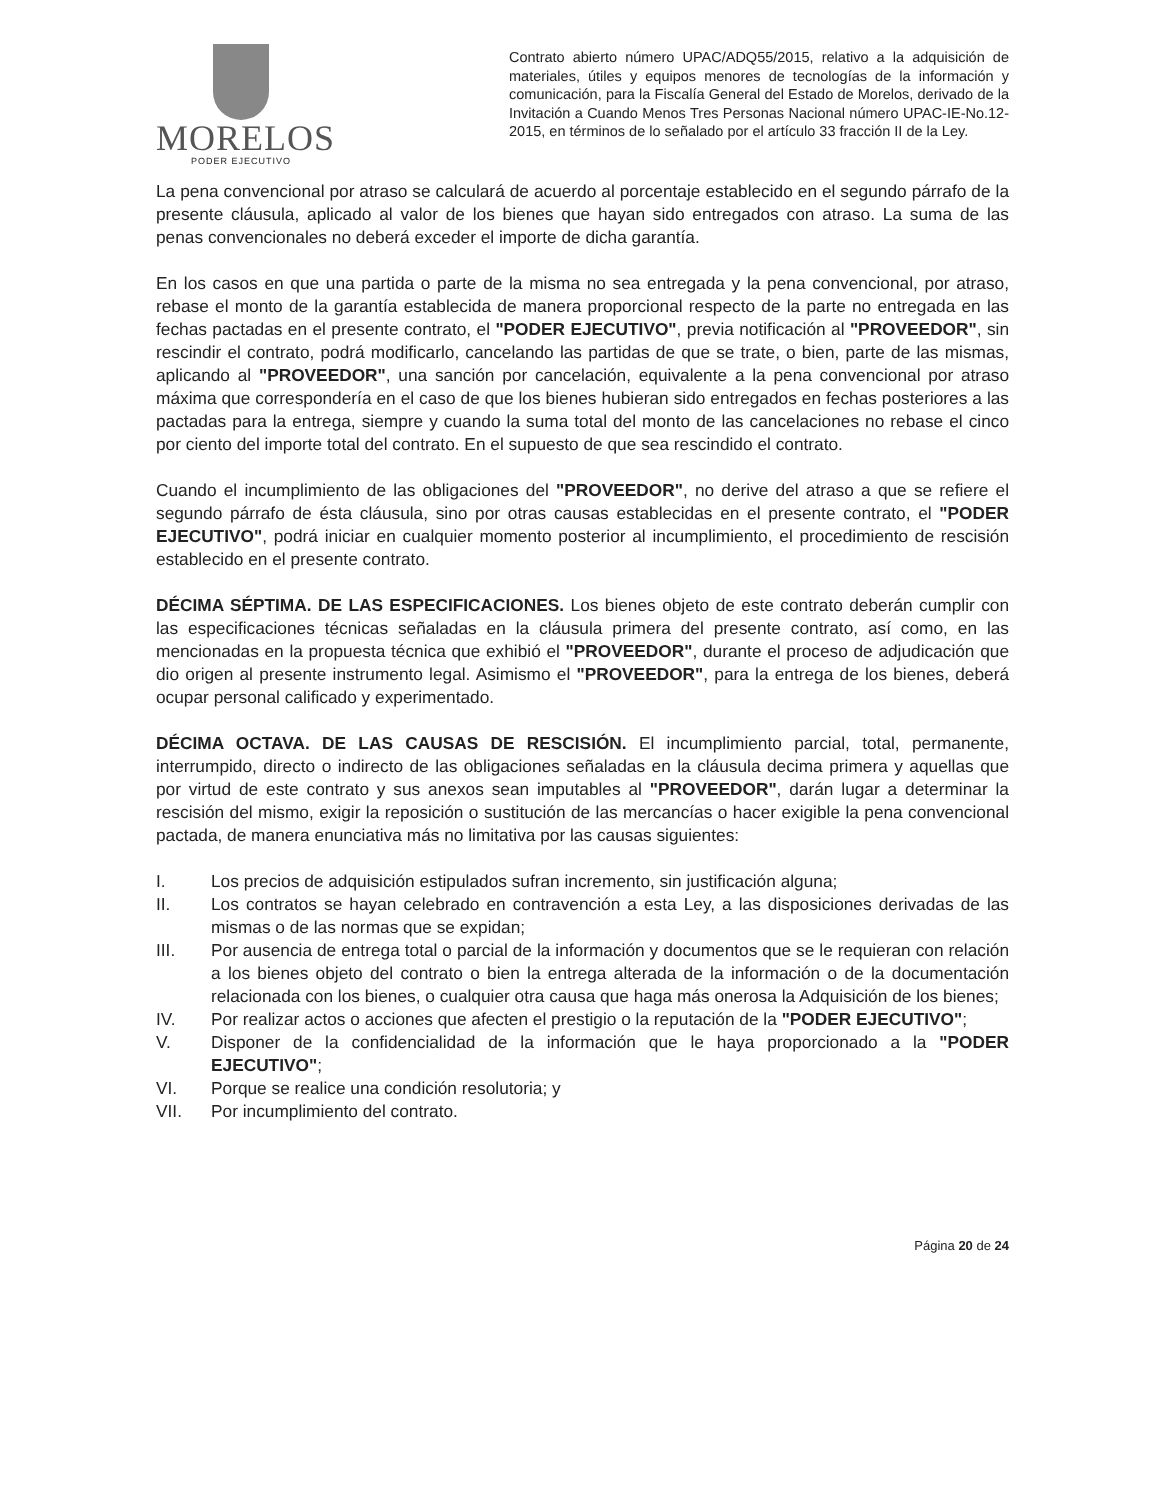MORELOS
PODER EJECUTIVO
Contrato abierto número UPAC/ADQ55/2015, relativo a la adquisición de materiales, útiles y equipos menores de tecnologías de la información y comunicación, para la Fiscalía General del Estado de Morelos, derivado de la Invitación a Cuando Menos Tres Personas Nacional número UPAC-IE-No.12-2015, en términos de lo señalado por el artículo 33 fracción II de la Ley.
La pena convencional por atraso se calculará de acuerdo al porcentaje establecido en el segundo párrafo de la presente cláusula, aplicado al valor de los bienes que hayan sido entregados con atraso. La suma de las penas convencionales no deberá exceder el importe de dicha garantía.
En los casos en que una partida o parte de la misma no sea entregada y la pena convencional, por atraso, rebase el monto de la garantía establecida de manera proporcional respecto de la parte no entregada en las fechas pactadas en el presente contrato, el "PODER EJECUTIVO", previa notificación al "PROVEEDOR", sin rescindir el contrato, podrá modificarlo, cancelando las partidas de que se trate, o bien, parte de las mismas, aplicando al "PROVEEDOR", una sanción por cancelación, equivalente a la pena convencional por atraso máxima que correspondería en el caso de que los bienes hubieran sido entregados en fechas posteriores a las pactadas para la entrega, siempre y cuando la suma total del monto de las cancelaciones no rebase el cinco por ciento del importe total del contrato. En el supuesto de que sea rescindido el contrato.
Cuando el incumplimiento de las obligaciones del "PROVEEDOR", no derive del atraso a que se refiere el segundo párrafo de ésta cláusula, sino por otras causas establecidas en el presente contrato, el "PODER EJECUTIVO", podrá iniciar en cualquier momento posterior al incumplimiento, el procedimiento de rescisión establecido en el presente contrato.
DÉCIMA SÉPTIMA. DE LAS ESPECIFICACIONES. Los bienes objeto de este contrato deberán cumplir con las especificaciones técnicas señaladas en la cláusula primera del presente contrato, así como, en las mencionadas en la propuesta técnica que exhibió el "PROVEEDOR", durante el proceso de adjudicación que dio origen al presente instrumento legal. Asimismo el "PROVEEDOR", para la entrega de los bienes, deberá ocupar personal calificado y experimentado.
DÉCIMA OCTAVA. DE LAS CAUSAS DE RESCISIÓN. El incumplimiento parcial, total, permanente, interrumpido, directo o indirecto de las obligaciones señaladas en la cláusula decima primera y aquellas que por virtud de este contrato y sus anexos sean imputables al "PROVEEDOR", darán lugar a determinar la rescisión del mismo, exigir la reposición o sustitución de las mercancías o hacer exigible la pena convencional pactada, de manera enunciativa más no limitativa por las causas siguientes:
I. Los precios de adquisición estipulados sufran incremento, sin justificación alguna;
II. Los contratos se hayan celebrado en contravención a esta Ley, a las disposiciones derivadas de las mismas o de las normas que se expidan;
III. Por ausencia de entrega total o parcial de la información y documentos que se le requieran con relación a los bienes objeto del contrato o bien la entrega alterada de la información o de la documentación relacionada con los bienes, o cualquier otra causa que haga más onerosa la Adquisición de los bienes;
IV. Por realizar actos o acciones que afecten el prestigio o la reputación de la "PODER EJECUTIVO";
V. Disponer de la confidencialidad de la información que le haya proporcionado a la "PODER EJECUTIVO";
VI. Porque se realice una condición resolutoria; y
VII. Por incumplimiento del contrato.
Página 20 de 24